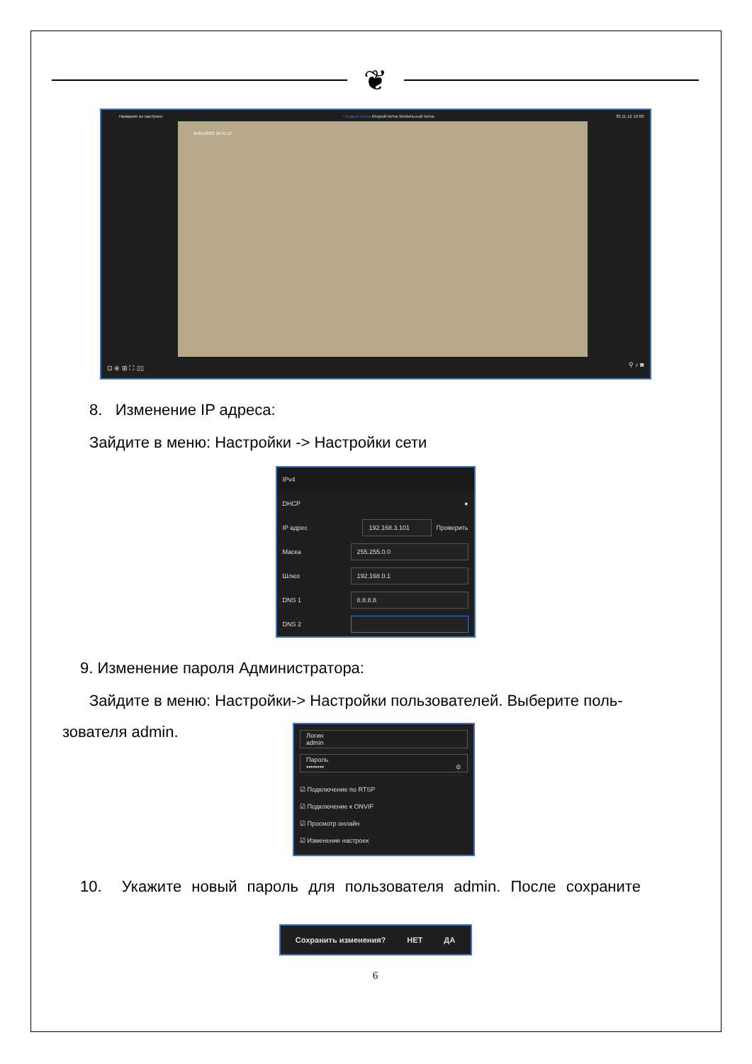❦
Название из настроек Первый поток Второй поток Мобильный поток 30.11.12 19:00
25/01/2023 16:31:27
⊡ ⊕ ⊞ ⛶ ▯▯ ⚲ ♪ ◙
8. Изменение IP адреса:
Зайдите в меню: Настройки -> Настройки сети
IPv4
DHCP ●
IP адрес 192.168.3.101 Проверить
Маска 255.255.0.0
Шлюз 192.168.0.1
DNS 1 8.8.8.8
DNS 2
9. Изменение пароля Администратора:
Зайдите в меню: Настройки-> Настройки пользователей. Выберите поль-
зователя admin.
Логин
admin
Пароль
•••••••• ⊘
☑ Подключение по RTSP
☑ Подключение к ONVIF
☑ Просмотр онлайн
☑ Изменение настроек
10. Укажите новый пароль для пользователя admin. После сохраните
Сохранить изменения? НЕТ ДА
6